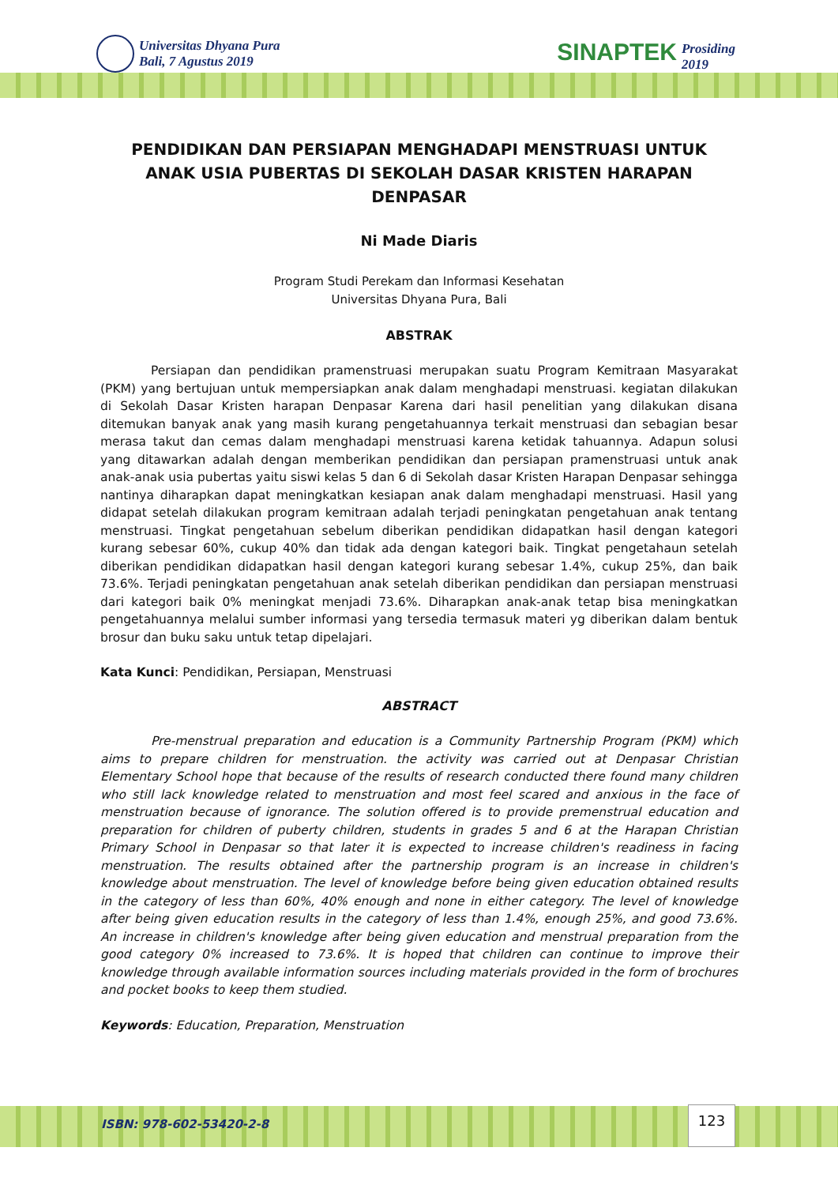Universitas Dhyana Pura
Bali, 7 Agustus 2019
SINAPTEK Prosiding
2019
PENDIDIKAN DAN PERSIAPAN MENGHADAPI MENSTRUASI UNTUK ANAK USIA PUBERTAS DI SEKOLAH DASAR KRISTEN HARAPAN DENPASAR
Ni Made Diaris
Program Studi Perekam dan Informasi Kesehatan
Universitas Dhyana Pura, Bali
ABSTRAK
Persiapan dan pendidikan pramenstruasi merupakan suatu Program Kemitraan Masyarakat (PKM) yang bertujuan untuk mempersiapkan anak dalam menghadapi menstruasi. kegiatan dilakukan di Sekolah Dasar Kristen harapan Denpasar Karena dari hasil penelitian yang dilakukan disana ditemukan banyak anak yang masih kurang pengetahuannya terkait menstruasi dan sebagian besar merasa takut dan cemas dalam menghadapi menstruasi karena ketidak tahuannya. Adapun solusi yang ditawarkan adalah dengan memberikan pendidikan dan persiapan pramenstruasi untuk anak anak-anak usia pubertas yaitu siswi kelas 5 dan 6 di Sekolah dasar Kristen Harapan Denpasar sehingga nantinya diharapkan dapat meningkatkan kesiapan anak dalam menghadapi menstruasi. Hasil yang didapat setelah dilakukan program kemitraan adalah terjadi peningkatan pengetahuan anak tentang menstruasi. Tingkat pengetahuan sebelum diberikan pendidikan didapatkan hasil dengan kategori kurang sebesar 60%, cukup 40% dan tidak ada dengan kategori baik. Tingkat pengetahaun setelah diberikan pendidikan didapatkan hasil dengan kategori kurang sebesar 1.4%, cukup 25%, dan baik 73.6%. Terjadi peningkatan pengetahuan anak setelah diberikan pendidikan dan persiapan menstruasi dari kategori baik 0% meningkat menjadi 73.6%. Diharapkan anak-anak tetap bisa meningkatkan pengetahuannya melalui sumber informasi yang tersedia termasuk materi yg diberikan dalam bentuk brosur dan buku saku untuk tetap dipelajari.
Kata Kunci: Pendidikan, Persiapan, Menstruasi
ABSTRACT
Pre-menstrual preparation and education is a Community Partnership Program (PKM) which aims to prepare children for menstruation. the activity was carried out at Denpasar Christian Elementary School hope that because of the results of research conducted there found many children who still lack knowledge related to menstruation and most feel scared and anxious in the face of menstruation because of ignorance. The solution offered is to provide premenstrual education and preparation for children of puberty children, students in grades 5 and 6 at the Harapan Christian Primary School in Denpasar so that later it is expected to increase children's readiness in facing menstruation. The results obtained after the partnership program is an increase in children's knowledge about menstruation. The level of knowledge before being given education obtained results in the category of less than 60%, 40% enough and none in either category. The level of knowledge after being given education results in the category of less than 1.4%, enough 25%, and good 73.6%. An increase in children's knowledge after being given education and menstrual preparation from the good category 0% increased to 73.6%. It is hoped that children can continue to improve their knowledge through available information sources including materials provided in the form of brochures and pocket books to keep them studied.
Keywords: Education, Preparation, Menstruation
ISBN: 978-602-53420-2-8
123